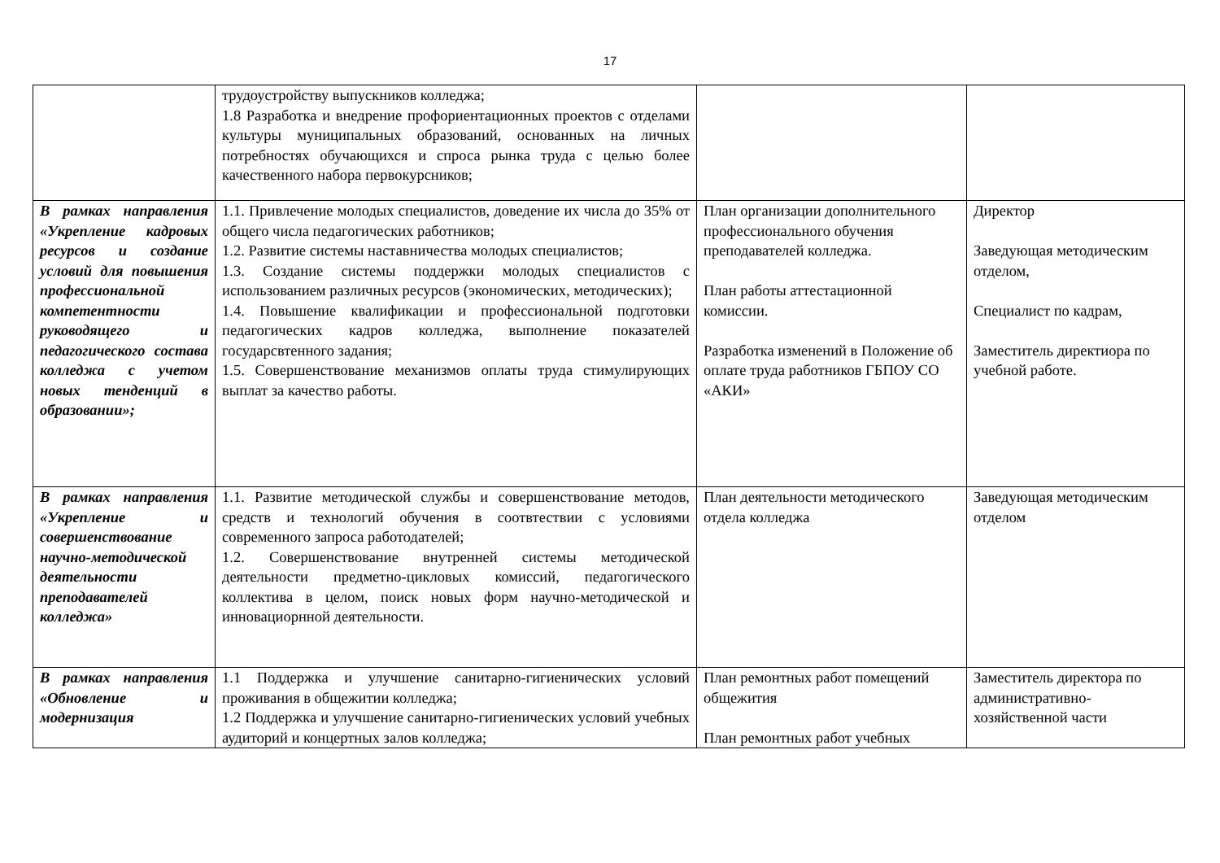17
| | трудоустройству выпускников колледжа; 1.8 Разработка и внедрение профориентационных проектов с отделами культуры муниципальных образований, основанных на личных потребностях обучающихся и спроса рынка труда с целью более качественного набора первокурсников; | | |
| В рамках направления «Укрепление кадровых ресурсов и создание условий для повышения профессиональной компетентности руководящего и педагогического состава колледжа с учетом новых тенденций в образовании»; | 1.1. Привлечение молодых специалистов, доведение их числа до 35% от общего числа педагогических работников; 1.2. Развитие системы наставничества молодых специалистов; 1.3. Создание системы поддержки молодых специалистов с использованием различных ресурсов (экономических, методических); 1.4. Повышение квалификации и профессиональной подготовки педагогических кадров колледжа, выполнение показателей госудaрсвтенного задания; 1.5. Совершенствование механизмов оплаты труда стимулирующих выплат за качество работы. | План организации дополнительного профессионального обучения преподавателей колледжа. План работы аттестационной комиссии. Разработка изменений в Положение об оплате труда работников ГБПОУ СО «АКИ» | Директор Заведующая методическим отделом, Специалист по кадрам, Заместитель директиора по учебной работе. |
| В рамках направления «Укрепление и совершенствование научно-методической деятельности преподавателей колледжа» | 1.1. Развитие методической службы и совершенствование методов, средств и технологий обучения в соотвтествии с условиями современного запроса работодателей; 1.2. Совершенствование внутренней системы методической деятельности предметно-цикловых комиссий, педагогического коллектива в целом, поиск новых форм научно-методической и инновациорнной деятельности. | План деятельности методического отдела колледжа | Заведующая методическим отделом |
| В рамках направления «Обновление и модернизация | 1.1 Поддержка и улучшение санитарно-гигиенических условий проживания в общежитии колледжа; 1.2 Поддержка и улучшение санитарно-гигиенических условий учебных аудиторий и концертных залов колледжа; | План ремонтных работ помещений общежития План ремонтных работ учебных | Заместитель директора по административно-хозяйственной части |